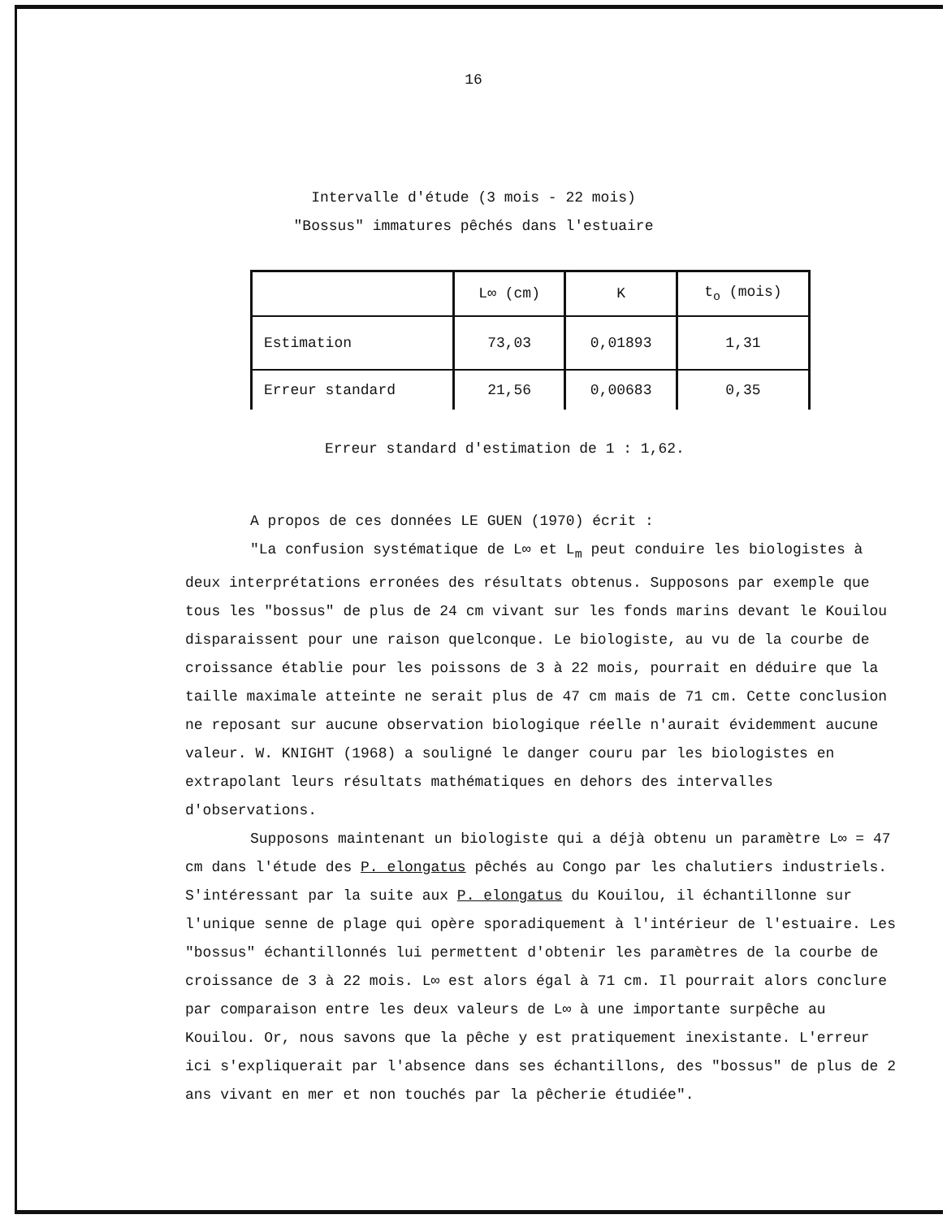16
Intervalle d'étude (3 mois - 22 mois)
"Bossus" immatures pêchés dans l'estuaire
| | L∞ (cm) | K | t<sub>o</sub> (mois) |
| --- | --- | --- | --- |
| Estimation | 73,03 | 0,01893 | 1,31 |
| Erreur standard | 21,56 | 0,00683 | 0,35 |
Erreur standard d'estimation de 1 : 1,62.
A propos de ces données LE GUEN (1970) écrit :
"La confusion systématique de L∞ et L<sub>m</sub> peut conduire les biologistes à deux interprétations erronées des résultats obtenus. Supposons par exemple que tous les "bossus" de plus de 24 cm vivant sur les fonds marins devant le Kouilou disparaissent pour une raison quelconque. Le biologiste, au vu de la courbe de croissance établie pour les poissons de 3 à 22 mois, pourrait en déduire que la taille maximale atteinte ne serait plus de 47 cm mais de 71 cm. Cette conclusion ne reposant sur aucune observation biologique réelle n'aurait évidemment aucune valeur. W. KNIGHT (1968) a souligné le danger couru par les biologistes en extrapolant leurs résultats mathématiques en dehors des intervalles d'observations.
Supposons maintenant un biologiste qui a déjà obtenu un paramètre L∞ = 47 cm dans l'étude des P. elongatus pêchés au Congo par les chalutiers industriels. S'intéressant par la suite aux P. elongatus du Kouilou, il échantillonne sur l'unique senne de plage qui opère sporadiquement à l'intérieur de l'estuaire. Les "bossus" échantillonnés lui permettent d'obtenir les paramètres de la courbe de croissance de 3 à 22 mois. L∞ est alors égal à 71 cm. Il pourrait alors conclure par comparaison entre les deux valeurs de L∞ à une importante surpêche au Kouilou. Or, nous savons que la pêche y est pratiquement inexistante. L'erreur ici s'expliquerait par l'absence dans ses échantillons, des "bossus" de plus de 2 ans vivant en mer et non touchés par la pêcherie étudiée".